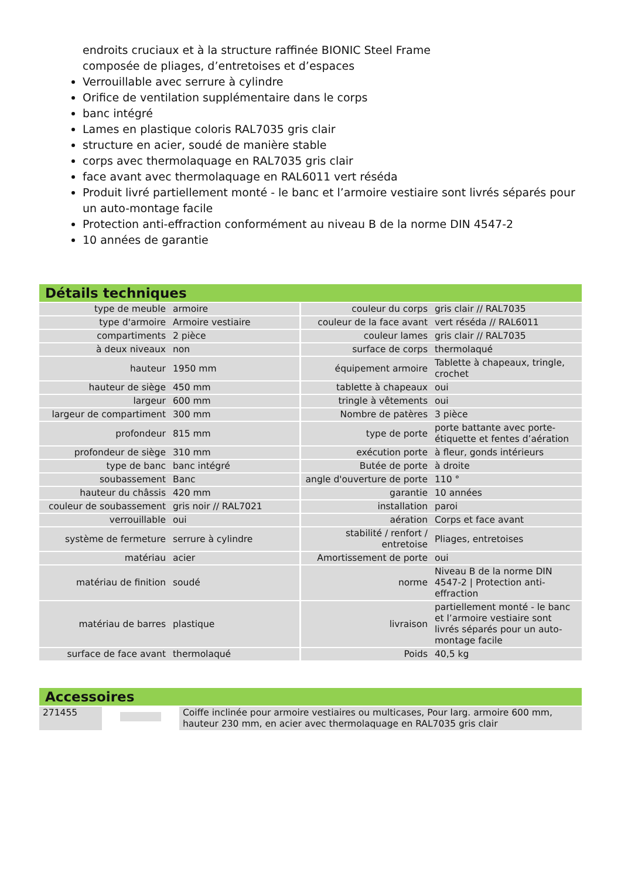endroits cruciaux et à la structure raffinée BIONIC Steel Frame
composée de pliages, d’entretoises et d’espaces
Verrouillable avec serrure à cylindre
Orifice de ventilation supplémentaire dans le corps
banc intégré
Lames en plastique coloris RAL7035 gris clair
structure en acier, soudé de manière stable
corps avec thermolaquage en RAL7035 gris clair
face avant avec thermolaquage en RAL6011 vert réséda
Produit livré partiellement monté - le banc et l’armoire vestiaire sont livrés séparés pour un auto-montage facile
Protection anti-effraction conformément au niveau B de la norme DIN 4547-2
10 années de garantie
Détails techniques
| type de meuble | armoire | couleur du corps | gris clair // RAL7035 |
| type d'armoire | Armoire vestiaire | couleur de la face avant | vert réséda // RAL6011 |
| compartiments | 2 pièce | couleur lames | gris clair // RAL7035 |
| à deux niveaux | non | surface de corps | thermolaqué |
| hauteur | 1950 mm | équipement armoire | Tablette à chapeaux, tringle, crochet |
| hauteur de siège | 450 mm | tablette à chapeaux | oui |
| largeur | 600 mm | tringle à vêtements | oui |
| largeur de compartiment | 300 mm | Nombre de patères | 3 pièce |
| profondeur | 815 mm | type de porte | porte battante avec porte-étiquette et fentes d’aération |
| profondeur de siège | 310 mm | exécution porte | à fleur, gonds intérieurs |
| type de banc | banc intégré | Butée de porte | à droite |
| soubassement | Banc | angle d'ouverture de porte | 110 ° |
| hauteur du châssis | 420 mm | garantie | 10 années |
| couleur de soubassement | gris noir // RAL7021 | installation | paroi |
| verrouillable | oui | aération | Corps et face avant |
| système de fermeture | serrure à cylindre | stabilité / renfort / entretoise | Pliages, entretoises |
| matériau | acier | Amortissement de porte | oui |
| matériau de finition | soudé | norme | Niveau B de la norme DIN 4547-2 / Protection anti-effraction |
| matériau de barres | plastique | livraison | partiellement monté - le banc et l’armoire vestiaire sont livrés séparés pour un auto-montage facile |
| surface de face avant | thermolaqué | Poids | 40,5 kg |
Accessoires
| 271455 | | Coiffe inclinée pour armoire vestiaires ou multicases, Pour larg. armoire 600 mm, hauteur 230 mm, en acier avec thermolaquage en RAL7035 gris clair |